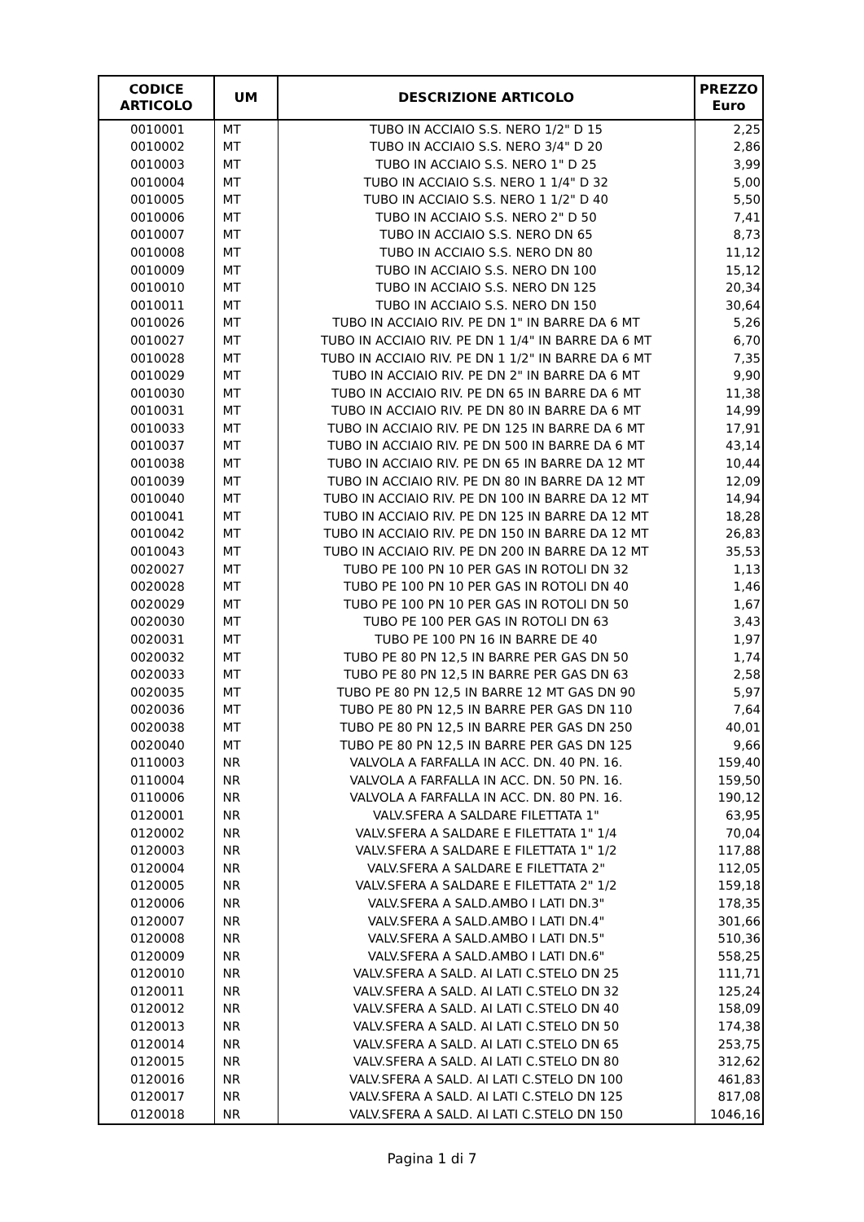| CODICE ARTICOLO | UM | DESCRIZIONE ARTICOLO | PREZZO Euro |
| --- | --- | --- | --- |
| 0010001 | MT | TUBO IN ACCIAIO S.S. NERO 1/2" D 15 | 2,25 |
| 0010002 | MT | TUBO IN ACCIAIO S.S. NERO 3/4" D 20 | 2,86 |
| 0010003 | MT | TUBO IN ACCIAIO S.S. NERO 1" D 25 | 3,99 |
| 0010004 | MT | TUBO IN ACCIAIO S.S. NERO 1 1/4" D 32 | 5,00 |
| 0010005 | MT | TUBO IN ACCIAIO S.S. NERO 1 1/2" D 40 | 5,50 |
| 0010006 | MT | TUBO IN ACCIAIO S.S. NERO 2" D 50 | 7,41 |
| 0010007 | MT | TUBO IN ACCIAIO S.S. NERO DN 65 | 8,73 |
| 0010008 | MT | TUBO IN ACCIAIO S.S. NERO DN 80 | 11,12 |
| 0010009 | MT | TUBO IN ACCIAIO S.S. NERO DN 100 | 15,12 |
| 0010010 | MT | TUBO IN ACCIAIO S.S. NERO DN 125 | 20,34 |
| 0010011 | MT | TUBO IN ACCIAIO S.S. NERO DN 150 | 30,64 |
| 0010026 | MT | TUBO IN ACCIAIO RIV. PE DN 1" IN BARRE DA 6 MT | 5,26 |
| 0010027 | MT | TUBO IN ACCIAIO RIV. PE DN 1 1/4" IN BARRE DA 6 MT | 6,70 |
| 0010028 | MT | TUBO IN ACCIAIO RIV. PE DN 1 1/2" IN BARRE DA 6 MT | 7,35 |
| 0010029 | MT | TUBO IN ACCIAIO RIV. PE DN 2" IN BARRE DA 6 MT | 9,90 |
| 0010030 | MT | TUBO IN ACCIAIO RIV. PE DN 65 IN BARRE DA 6 MT | 11,38 |
| 0010031 | MT | TUBO IN ACCIAIO RIV. PE DN 80 IN BARRE DA 6 MT | 14,99 |
| 0010033 | MT | TUBO IN ACCIAIO RIV. PE DN 125 IN BARRE DA 6 MT | 17,91 |
| 0010037 | MT | TUBO IN ACCIAIO RIV. PE DN 500 IN BARRE DA 6 MT | 43,14 |
| 0010038 | MT | TUBO IN ACCIAIO RIV. PE DN 65 IN BARRE DA 12 MT | 10,44 |
| 0010039 | MT | TUBO IN ACCIAIO RIV. PE DN 80 IN BARRE DA 12 MT | 12,09 |
| 0010040 | MT | TUBO IN ACCIAIO RIV. PE DN 100 IN BARRE DA 12 MT | 14,94 |
| 0010041 | MT | TUBO IN ACCIAIO RIV. PE DN 125 IN BARRE DA 12 MT | 18,28 |
| 0010042 | MT | TUBO IN ACCIAIO RIV. PE DN 150 IN BARRE DA 12 MT | 26,83 |
| 0010043 | MT | TUBO IN ACCIAIO RIV. PE DN 200 IN BARRE DA 12 MT | 35,53 |
| 0020027 | MT | TUBO PE 100 PN 10 PER GAS IN ROTOLI DN 32 | 1,13 |
| 0020028 | MT | TUBO PE 100 PN 10 PER GAS IN ROTOLI DN 40 | 1,46 |
| 0020029 | MT | TUBO PE 100 PN 10 PER GAS IN ROTOLI DN 50 | 1,67 |
| 0020030 | MT | TUBO PE 100 PER GAS IN ROTOLI DN 63 | 3,43 |
| 0020031 | MT | TUBO PE 100 PN 16 IN BARRE DE 40 | 1,97 |
| 0020032 | MT | TUBO PE 80 PN 12,5 IN BARRE PER GAS DN 50 | 1,74 |
| 0020033 | MT | TUBO PE 80 PN 12,5 IN BARRE PER GAS DN 63 | 2,58 |
| 0020035 | MT | TUBO PE 80 PN 12,5 IN BARRE 12 MT GAS DN 90 | 5,97 |
| 0020036 | MT | TUBO PE 80 PN 12,5 IN BARRE PER GAS DN 110 | 7,64 |
| 0020038 | MT | TUBO PE 80 PN 12,5 IN BARRE PER GAS DN 250 | 40,01 |
| 0020040 | MT | TUBO PE 80 PN 12,5 IN BARRE PER GAS DN 125 | 9,66 |
| 0110003 | NR | VALVOLA A FARFALLA IN ACC. DN. 40 PN. 16. | 159,40 |
| 0110004 | NR | VALVOLA A FARFALLA IN ACC. DN. 50 PN. 16. | 159,50 |
| 0110006 | NR | VALVOLA A FARFALLA IN ACC. DN. 80 PN. 16. | 190,12 |
| 0120001 | NR | VALV.SFERA A SALDARE FILETTATA 1" | 63,95 |
| 0120002 | NR | VALV.SFERA A SALDARE E FILETTATA 1" 1/4 | 70,04 |
| 0120003 | NR | VALV.SFERA A SALDARE E FILETTATA 1" 1/2 | 117,88 |
| 0120004 | NR | VALV.SFERA A SALDARE E FILETTATA 2" | 112,05 |
| 0120005 | NR | VALV.SFERA A SALDARE E FILETTATA 2" 1/2 | 159,18 |
| 0120006 | NR | VALV.SFERA A SALD.AMBO I LATI DN.3" | 178,35 |
| 0120007 | NR | VALV.SFERA A SALD.AMBO I LATI DN.4" | 301,66 |
| 0120008 | NR | VALV.SFERA A SALD.AMBO I LATI DN.5" | 510,36 |
| 0120009 | NR | VALV.SFERA A SALD.AMBO I LATI DN.6" | 558,25 |
| 0120010 | NR | VALV.SFERA A SALD. AI LATI C.STELO DN 25 | 111,71 |
| 0120011 | NR | VALV.SFERA A SALD. AI LATI C.STELO DN 32 | 125,24 |
| 0120012 | NR | VALV.SFERA A SALD. AI LATI C.STELO DN 40 | 158,09 |
| 0120013 | NR | VALV.SFERA A SALD. AI LATI C.STELO DN 50 | 174,38 |
| 0120014 | NR | VALV.SFERA A SALD. AI LATI C.STELO DN 65 | 253,75 |
| 0120015 | NR | VALV.SFERA A SALD. AI LATI C.STELO DN 80 | 312,62 |
| 0120016 | NR | VALV.SFERA A SALD. AI LATI C.STELO DN 100 | 461,83 |
| 0120017 | NR | VALV.SFERA A SALD. AI LATI C.STELO DN 125 | 817,08 |
| 0120018 | NR | VALV.SFERA A SALD. AI LATI C.STELO DN 150 | 1046,16 |
Pagina 1 di 7